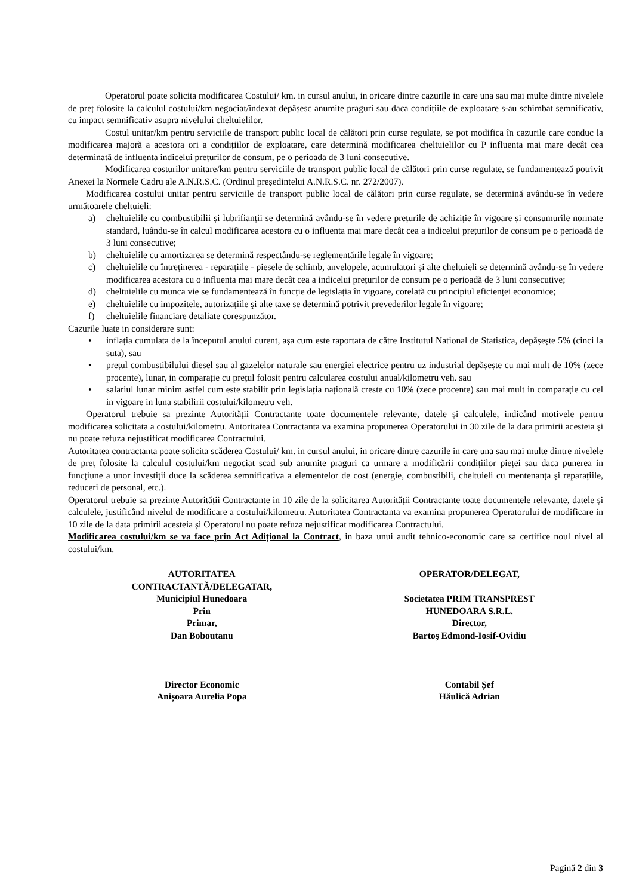Operatorul poate solicita modificarea Costului/ km. in cursul anului, in oricare dintre cazurile in care una sau mai multe dintre nivelele de preț folosite la calculul costului/km negociat/indexat depășesc anumite praguri sau daca condițiile de exploatare s-au schimbat semnificativ, cu impact semnificativ asupra nivelului cheltuielilor.
Costul unitar/km pentru serviciile de transport public local de călători prin curse regulate, se pot modifica în cazurile care conduc la modificarea majoră a acestora ori a condițiilor de exploatare, care determină modificarea cheltuielilor cu P influenta mai mare decât cea determinată de influenta indicelui prețurilor de consum, pe o perioada de 3 luni consecutive.
Modificarea costurilor unitare/km pentru serviciile de transport public local de călători prin curse regulate, se fundamentează potrivit Anexei la Normele Cadru ale A.N.R.S.C. (Ordinul președintelui A.N.R.S.C. nr. 272/2007).
Modificarea costului unitar pentru serviciile de transport public local de călători prin curse regulate, se determină avându-se în vedere următoarele cheltuieli:
a) cheltuielile cu combustibilii și lubrifianții se determină avându-se în vedere prețurile de achiziție în vigoare și consumurile normate standard, luându-se în calcul modificarea acestora cu o influenta mai mare decât cea a indicelui prețurilor de consum pe o perioadă de 3 luni consecutive;
b) cheltuielile cu amortizarea se determină respectându-se reglementările legale în vigoare;
c) cheltuielile cu întreținerea - reparațiile - piesele de schimb, anvelopele, acumulatori și alte cheltuieli se determină avându-se în vedere modificarea acestora cu o influenta mai mare decât cea a indicelui prețurilor de consum pe o perioadă de 3 luni consecutive;
d) cheltuielile cu munca vie se fundamentează în funcție de legislația în vigoare, corelată cu principiul eficienței economice;
e) cheltuielile cu impozitele, autorizațiile şi alte taxe se determină potrivit prevederilor legale în vigoare;
f) cheltuielile financiare detaliate corespunzător.
Cazurile luate in considerare sunt:
• inflația cumulata de la începutul anului curent, așa cum este raportata de către Institutul National de Statistica, depășește 5% (cinci la suta), sau
• prețul combustibilului diesel sau al gazelelor naturale sau energiei electrice pentru uz industrial depășește cu mai mult de 10% (zece procente), lunar, in comparație cu prețul folosit pentru calcularea costului anual/kilometru veh. sau
• salariul lunar minim astfel cum este stabilit prin legislația națională creste cu 10% (zece procente) sau mai mult in comparație cu cel in vigoare in luna stabilirii costului/kilometru veh.
Operatorul trebuie sa prezinte Autorității Contractante toate documentele relevante, datele și calculele, indicând motivele pentru modificarea solicitata a costului/kilometru. Autoritatea Contractanta va examina propunerea Operatorului in 30 zile de la data primirii acesteia și nu poate refuza nejustificat modificarea Contractului.
Autoritatea contractanta poate solicita scăderea Costului/ km. in cursul anului, in oricare dintre cazurile in care una sau mai multe dintre nivelele de preț folosite la calculul costului/km negociat scad sub anumite praguri ca urmare a modificării condițiilor pieței sau daca punerea in funcțiune a unor investiții duce la scăderea semnificativa a elementelor de cost (energie, combustibili, cheltuieli cu mentenanța și reparațiile, reduceri de personal, etc.).
Operatorul trebuie sa prezinte Autorității Contractante in 10 zile de la solicitarea Autorității Contractante toate documentele relevante, datele și calculele, justificând nivelul de modificare a costului/kilometru. Autoritatea Contractanta va examina propunerea Operatorului de modificare in 10 zile de la data primirii acesteia și Operatorul nu poate refuza nejustificat modificarea Contractului.
Modificarea costului/km se va face prin Act Adițional la Contract, in baza unui audit tehnico-economic care sa certifice noul nivel al costului/km.
AUTORITATEA
CONTRACTANTĂ/DELEGATAR,
Municipiul Hunedoara
Prin
Primar,
Dan Boboutanu
Director Economic
Anișoara Aurelia Popa
OPERATOR/DELEGAT,
Societatea PRIM TRANSPREST
HUNEDOARA S.R.L.
Director,
Bartoş Edmond-Iosif-Ovidiu
Contabil Șef
Hăulică Adrian
Pagină 2 din 3